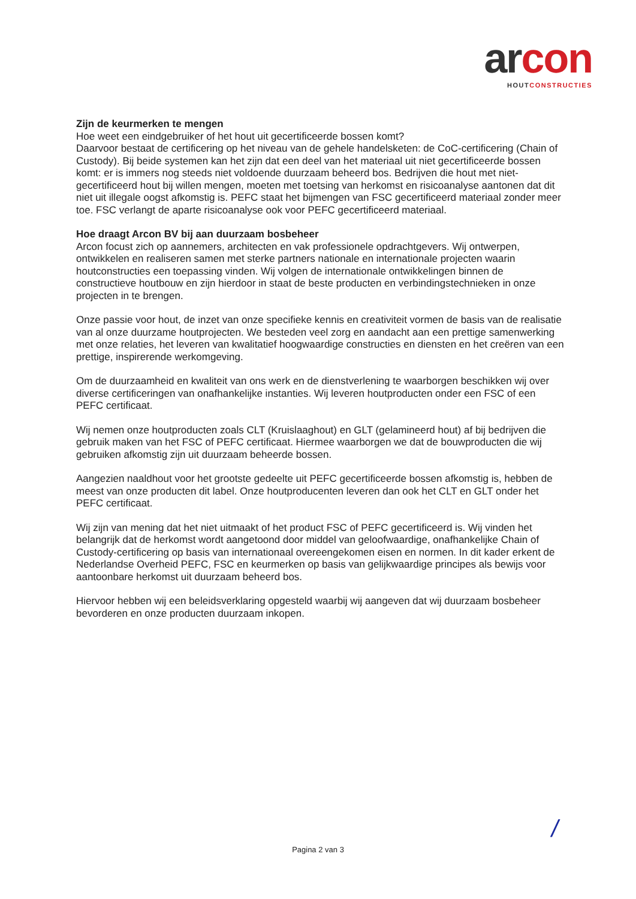ar con
HOUT CONSTRUCTIES
Zijn de keurmerken te mengen
Hoe weet een eindgebruiker of het hout uit gecertificeerde bossen komt?
Daarvoor bestaat de certificering op het niveau van de gehele handelsketen: de CoC-certificering (Chain of Custody). Bij beide systemen kan het zijn dat een deel van het materiaal uit niet gecertificeerde bossen komt: er is immers nog steeds niet voldoende duurzaam beheerd bos. Bedrijven die hout met niet-gecertificeerd hout bij willen mengen, moeten met toetsing van herkomst en risicoanalyse aantonen dat dit niet uit illegale oogst afkomstig is. PEFC staat het bijmengen van FSC gecertificeerd materiaal zonder meer toe. FSC verlangt de aparte risicoanalyse ook voor PEFC gecertificeerd materiaal.
Hoe draagt Arcon BV bij aan duurzaam bosbeheer
Arcon focust zich op aannemers, architecten en vak professionele opdrachtgevers. Wij ontwerpen, ontwikkelen en realiseren samen met sterke partners nationale en internationale projecten waarin houtconstructies een toepassing vinden. Wij volgen de internationale ontwikkelingen binnen de constructieve houtbouw en zijn hierdoor in staat de beste producten en verbindingstechnieken in onze projecten in te brengen.
Onze passie voor hout, de inzet van onze specifieke kennis en creativiteit vormen de basis van de realisatie van al onze duurzame houtprojecten. We besteden veel zorg en aandacht aan een prettige samenwerking met onze relaties, het leveren van kwalitatief hoogwaardige constructies en diensten en het creëren van een prettige, inspirerende werkomgeving.
Om de duurzaamheid en kwaliteit van ons werk en de dienstverlening te waarborgen beschikken wij over diverse certificeringen van onafhankelijke instanties. Wij leveren houtproducten onder een FSC of een PEFC certificaat.
Wij nemen onze houtproducten zoals CLT (Kruislaaghout) en GLT (gelamineerd hout) af bij bedrijven die gebruik maken van het FSC of PEFC certificaat. Hiermee waarborgen we dat de bouwproducten die wij gebruiken afkomstig zijn uit duurzaam beheerde bossen.
Aangezien naaldhout voor het grootste gedeelte uit PEFC gecertificeerde bossen afkomstig is, hebben de meest van onze producten dit label. Onze houtproducenten leveren dan ook het CLT en GLT onder het PEFC certificaat.
Wij zijn van mening dat het niet uitmaakt of het product FSC of PEFC gecertificeerd is. Wij vinden het belangrijk dat de herkomst wordt aangetoond door middel van geloofwaardige, onafhankelijke Chain of Custody-certificering op basis van internationaal overeengekomen eisen en normen. In dit kader erkent de Nederlandse Overheid PEFC, FSC en keurmerken op basis van gelijkwaardige principes als bewijs voor aantoonbare herkomst uit duurzaam beheerd bos.
Hiervoor hebben wij een beleidsverklaring opgesteld waarbij wij aangeven dat wij duurzaam bosbeheer bevorderen en onze producten duurzaam inkopen.
Pagina 2 van 3
/